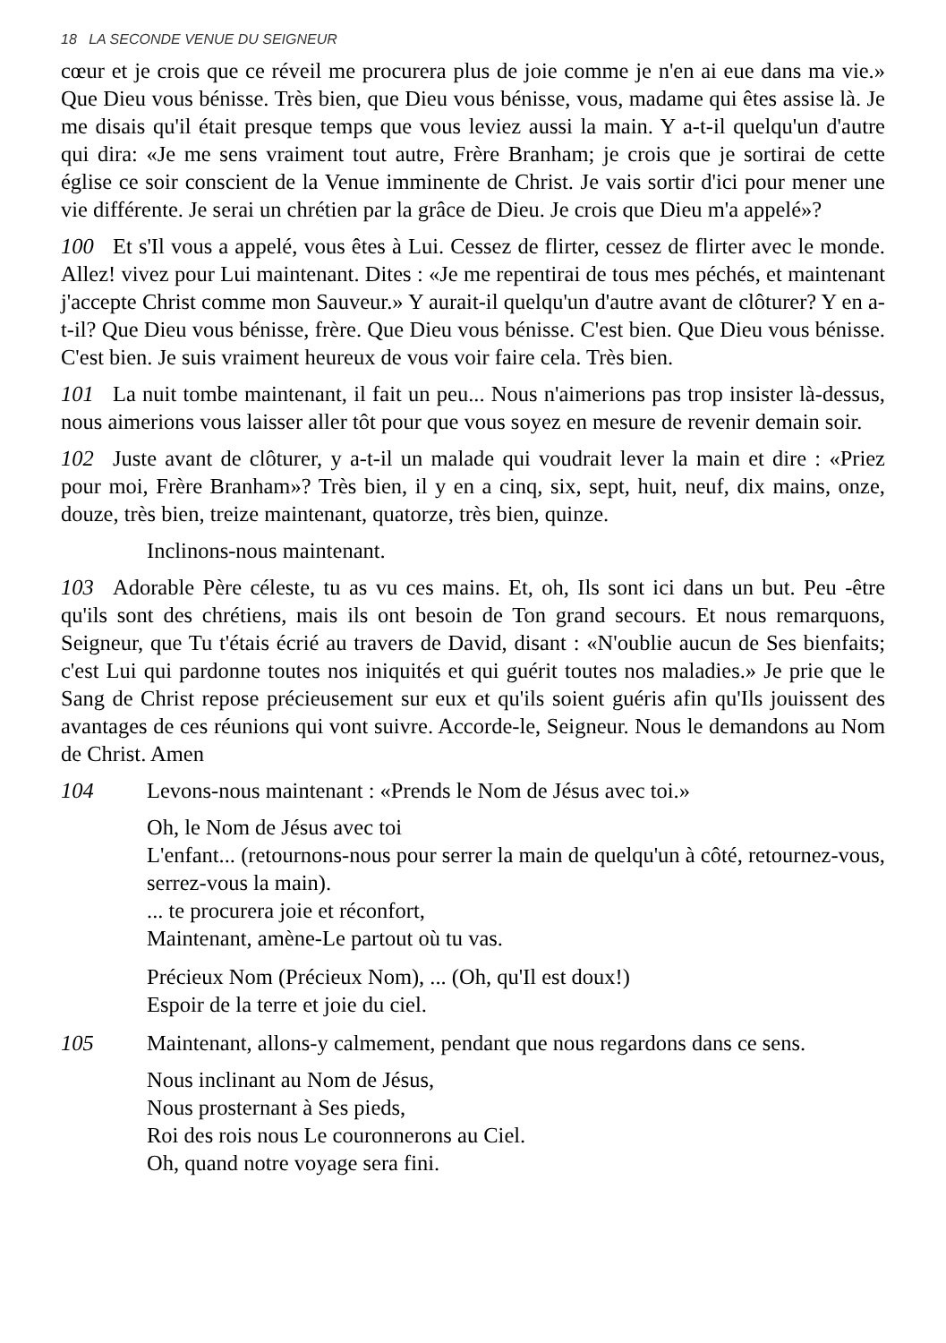18 LA SECONDE VENUE DU SEIGNEUR
cœur et je crois que ce réveil me procurera plus de joie comme je n'en ai eue dans ma vie.» Que Dieu vous bénisse. Très bien, que Dieu vous bénisse, vous, madame qui êtes assise là. Je me disais qu'il était presque temps que vous leviez aussi la main. Y a-t-il quelqu'un d'autre qui dira: «Je me sens vraiment tout autre, Frère Branham; je crois que je sortirai de cette église ce soir conscient de la Venue imminente de Christ. Je vais sortir d'ici pour mener une vie différente. Je serai un chrétien par la grâce de Dieu. Je crois que Dieu m'a appelé»?
100 Et s'Il vous a appelé, vous êtes à Lui. Cessez de flirter, cessez de flirter avec le monde. Allez! vivez pour Lui maintenant. Dites : «Je me repentirai de tous mes péchés, et maintenant j'accepte Christ comme mon Sauveur.» Y aurait-il quelqu'un d'autre avant de clôturer? Y en a-t-il? Que Dieu vous bénisse, frère. Que Dieu vous bénisse. C'est bien. Que Dieu vous bénisse. C'est bien. Je suis vraiment heureux de vous voir faire cela. Très bien.
101 La nuit tombe maintenant, il fait un peu... Nous n'aimerions pas trop insister là-dessus, nous aimerions vous laisser aller tôt pour que vous soyez en mesure de revenir demain soir.
102 Juste avant de clôturer, y a-t-il un malade qui voudrait lever la main et dire : «Priez pour moi, Frère Branham»? Très bien, il y en a cinq, six, sept, huit, neuf, dix mains, onze, douze, très bien, treize maintenant, quatorze, très bien, quinze.
Inclinons-nous maintenant.
103 Adorable Père céleste, tu as vu ces mains. Et, oh, Ils sont ici dans un but. Peu -être qu'ils sont des chrétiens, mais ils ont besoin de Ton grand secours. Et nous remarquons, Seigneur, que Tu t'étais écrié au travers de David, disant : «N'oublie aucun de Ses bienfaits; c'est Lui qui pardonne toutes nos iniquités et qui guérit toutes nos maladies.» Je prie que le Sang de Christ repose précieusement sur eux et qu'ils soient guéris afin qu'Ils jouissent des avantages de ces réunions qui vont suivre. Accorde-le, Seigneur. Nous le demandons au Nom de Christ. Amen
104 Levons-nous maintenant : «Prends le Nom de Jésus avec toi.»
Oh, le Nom de Jésus avec toi
L'enfant... (retournons-nous pour serrer la main de quelqu'un à côté, retournez-vous, serrez-vous la main).
... te procurera joie et réconfort,
Maintenant, amène-Le partout où tu vas.
Précieux Nom (Précieux Nom), ... (Oh, qu'Il est doux!)
Espoir de la terre et joie du ciel.
105 Maintenant, allons-y calmement, pendant que nous regardons dans ce sens.
Nous inclinant au Nom de Jésus,
Nous prosternant à Ses pieds,
Roi des rois nous Le couronnerons au Ciel.
Oh, quand notre voyage sera fini.